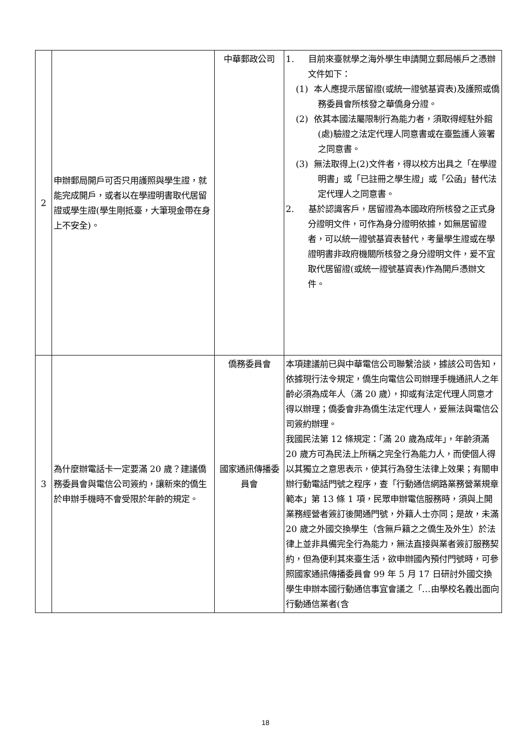| 2 | 申辦郵局開戶可否只用護照與學生證，就能完成開戶，或者以在學證明書取代居留證或學生證(學生剛抵臺，大筆現金帶在身上不安全)。 | 中華郵政公司 | 1. 目前來臺就學之海外學生申請開立郵局帳戶之憑辦文件如下： (1) 本人應提示居留證(或統一證號基資表)及護照或僑務委員會所核發之華僑身分證。 (2) 依其本國法屬限制行為能力者，須取得經駐外館(處)驗證之法定代理人同意書或在臺監護人簽署之同意書。 (3) 無法取得上(2)文件者，得以校方出具之「在學證明書」或「已註冊之學生證」或「公函」替代法定代理人之同意書。 2. 基於認識客戶，居留證為本國政府所核發之正式身分證明文件，可作為身分證明依據，如無居留證者，可以統一證號基資表替代，考量學生證或在學證明書非政府機關所核發之身分證明文件，爰不宜取代居留證(或統一證號基資表)作為開戶憑辦文件。 |
| 3 | 為什麼辦電話卡一定要滿 20 歲？建議僑務委員會與電信公司簽約，讓新來的僑生於申辦手機時不會受限於年齡的規定。 | 僑務委員會 國家通訊傳播委員會 | 本項建議前已與中華電信公司聯繫洽談，據該公司告知，依據現行法令規定，僑生向電信公司辦理手機通訊人之年齡必須為成年人（滿 20 歲），抑或有法定代理人同意才得以辦理；僑委會非為僑生法定代理人，爰無法與電信公司簽約辦理。 我國民法第 12 條規定：「滿 20 歲為成年」，年齡須滿 20 歲方可為民法上所稱之完全行為能力人，而使個人得以其獨立之意思表示，使其行為發生法律上效果；有關申辦行動電話門號之程序，查「行動通信網路業務營業規章範本」第 13 條 1 項，民眾申辦電信服務時，須與上開業務經營者簽訂後開通門號，外籍人士亦同；是故，未滿 20 歲之外國交換學生（含無戶籍之之僑生及外生）於法律上並非具備完全行為能力，無法直接與業者簽訂服務契約，但為便利其來臺生活，欲申辦國內預付門號時，可參照國家通訊傳播委員會 99 年 5 月 17 日研討外國交換學生申辦本國行動通信事宜會議之「…由學校名義出面向行動通信業者(含 |
18